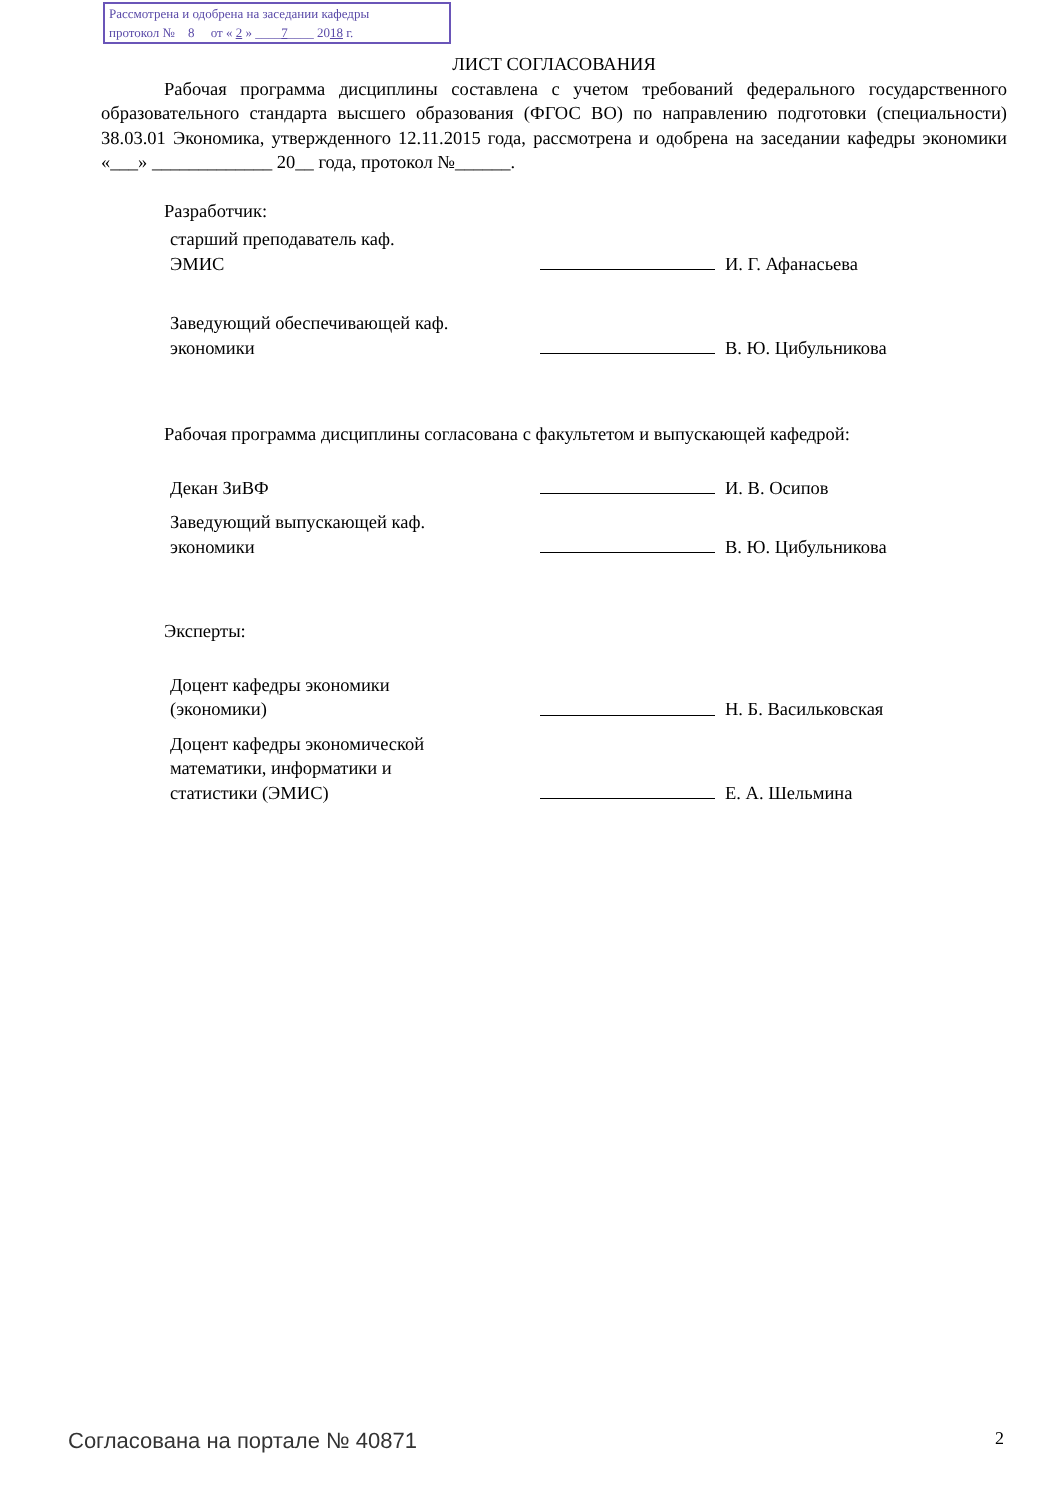Рассмотрена и одобрена на заседании кафедры
протокол № 8 от « 2 » ____7____ 2018 г.
ЛИСТ СОГЛАСОВАНИЯ
Рабочая программа дисциплины составлена с учетом требований федерального государственного образовательного стандарта высшего образования (ФГОС ВО) по направлению подготовки (специальности) 38.03.01 Экономика, утвержденного 12.11.2015 года, рассмотрена и одобрена на заседании кафедры экономики «___» _____________ 20__ года, протокол №______.
Разработчик:
старший преподаватель каф.
ЭМИС
И. Г. Афанасьева
Заведующий обеспечивающей каф.
экономики
В. Ю. Цибульникова
Рабочая программа дисциплины согласована с факультетом и выпускающей кафедрой:
Декан ЗиВФ
И. В. Осипов
Заведующий выпускающей каф.
экономики
В. Ю. Цибульникова
Эксперты:
Доцент кафедры экономики
(экономики)
Н. Б. Васильковская
Доцент кафедры экономической
математики, информатики и
статистики (ЭМИС)
Е. А. Шельмина
Согласована на портале № 40871 2